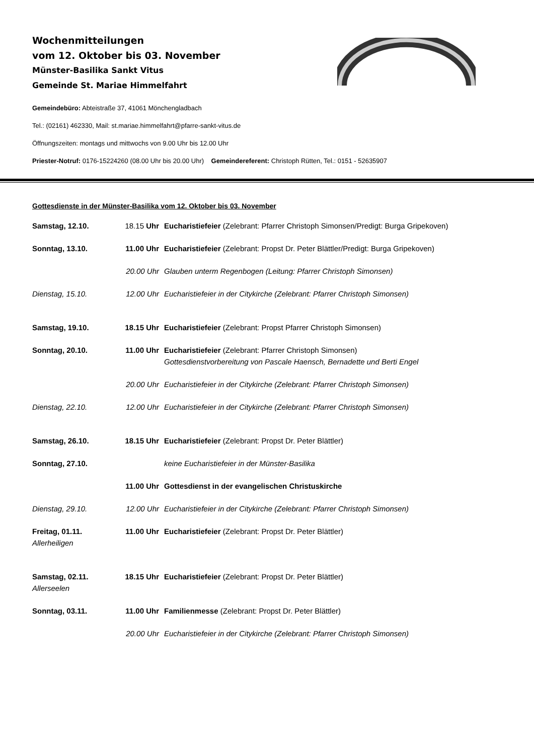Wochenmitteilungen
vom 12. Oktober bis 03. November
Münster-Basilika Sankt Vitus
Gemeinde St. Mariae Himmelfahrt
Gemeindebüro: Abteistraße 37, 41061 Mönchengladbach
Tel.: (02161) 462330, Mail: st.mariae.himmelfahrt@pfarre-sankt-vitus.de
Öffnungszeiten: montags und mittwochs von 9.00 Uhr bis 12.00 Uhr
Priester-Notruf: 0176-15224260 (08.00 Uhr bis 20.00 Uhr) Gemeindereferent: Christoph Rütten, Tel.: 0151 - 52635907
Gottesdienste in der Münster-Basilika vom 12. Oktober bis 03. November
| Samstag, 12.10. | 18.15 Uhr | Eucharistiefeier (Zelebrant: Pfarrer Christoph Simonsen/Predigt: Burga Gripekoven) |
| Sonntag, 13.10. | 11.00 Uhr | Eucharistiefeier (Zelebrant: Propst Dr. Peter Blättler/Predigt: Burga Gripekoven) |
| | 20.00 Uhr | Glauben unterm Regenbogen (Leitung: Pfarrer Christoph Simonsen) |
| Dienstag, 15.10. | 12.00 Uhr | Eucharistiefeier in der Citykirche (Zelebrant: Pfarrer Christoph Simonsen) |
| Samstag, 19.10. | 18.15 Uhr | Eucharistiefeier (Zelebrant: Propst Pfarrer Christoph Simonsen) |
| Sonntag, 20.10. | 11.00 Uhr | Eucharistiefeier (Zelebrant: Pfarrer Christoph Simonsen) Gottesdienstvorbereitung von Pascale Haensch, Bernadette und Berti Engel |
| | 20.00 Uhr | Eucharistiefeier in der Citykirche (Zelebrant: Pfarrer Christoph Simonsen) |
| Dienstag, 22.10. | 12.00 Uhr | Eucharistiefeier in der Citykirche (Zelebrant: Pfarrer Christoph Simonsen) |
| Samstag, 26.10. | 18.15 Uhr | Eucharistiefeier (Zelebrant: Propst Dr. Peter Blättler) |
| Sonntag, 27.10. | | keine Eucharistiefeier in der Münster-Basilika |
| | 11.00 Uhr | Gottesdienst in der evangelischen Christuskirche |
| Dienstag, 29.10. | 12.00 Uhr | Eucharistiefeier in der Citykirche (Zelebrant: Pfarrer Christoph Simonsen) |
| Freitag, 01.11. Allerheiligen | 11.00 Uhr | Eucharistiefeier (Zelebrant: Propst Dr. Peter Blättler) |
| Samstag, 02.11. Allerseelen | 18.15 Uhr | Eucharistiefeier (Zelebrant: Propst Dr. Peter Blättler) |
| Sonntag, 03.11. | 11.00 Uhr | Familienmesse (Zelebrant: Propst Dr. Peter Blättler) |
| | 20.00 Uhr | Eucharistiefeier in der Citykirche (Zelebrant: Pfarrer Christoph Simonsen) |